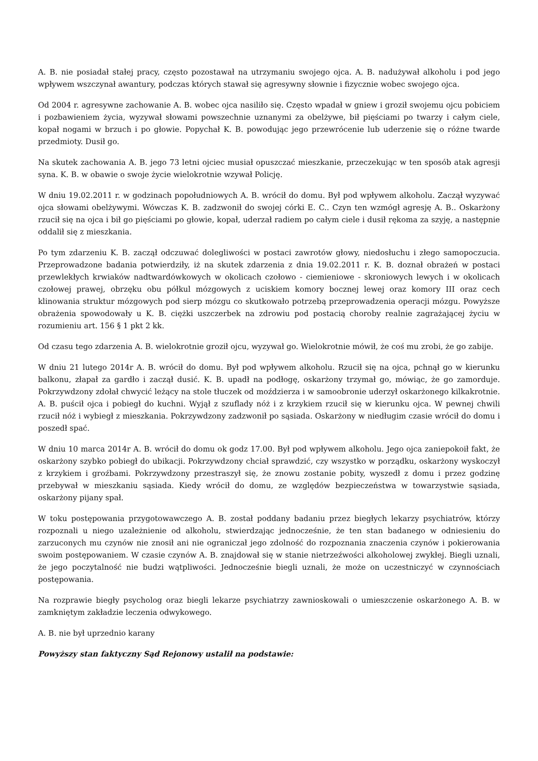A. B. nie posiadał stałej pracy, często pozostawał na utrzymaniu swojego ojca. A. B. nadużywał alkoholu i pod jego wpływem wszczynał awantury, podczas których stawał się agresywny słownie i fizycznie wobec swojego ojca.
Od 2004 r. agresywne zachowanie A. B. wobec ojca nasiliło się. Często wpadał w gniew i groził swojemu ojcu pobiciem i pozbawieniem życia, wyzywał słowami powszechnie uznanymi za obelżywe, bił pięściami po twarzy i całym ciele, kopał nogami w brzuch i po głowie. Popychał K. B. powodując jego przewrócenie lub uderzenie się o różne twarde przedmioty. Dusił go.
Na skutek zachowania A. B. jego 73 letni ojciec musiał opuszczać mieszkanie, przeczekując w ten sposób atak agresji syna. K. B. w obawie o swoje życie wielokrotnie wzywał Policję.
W dniu 19.02.2011 r. w godzinach popołudniowych A. B. wrócił do domu. Był pod wpływem alkoholu. Zaczął wyzywać ojca słowami obelżywymi. Wówczas K. B. zadzwonił do swojej córki E. C.. Czyn ten wzmógł agresję A. B.. Oskarżony rzucił się na ojca i bił go pięściami po głowie, kopał, uderzał radiem po całym ciele i dusił rękoma za szyję, a następnie oddalił się z mieszkania.
Po tym zdarzeniu K. B. zaczął odczuwać dolegliwości w postaci zawrotów głowy, niedosłuchu i złego samopoczucia. Przeprowadzone badania potwierdziły, iż na skutek zdarzenia z dnia 19.02.2011 r. K. B. doznał obrażeń w postaci przewlekłych krwiaków nadtwardówkowych w okolicach czołowo - ciemieniowe - skroniowych lewych i w okolicach czołowej prawej, obrzęku obu półkul mózgowych z uciskiem komory bocznej lewej oraz komory III oraz cech klinowania struktur mózgowych pod sierp mózgu co skutkowało potrzebą przeprowadzenia operacji mózgu. Powyższe obrażenia spowodowały u K. B. ciężki uszczerbek na zdrowiu pod postacią choroby realnie zagrażającej życiu w rozumieniu art. 156 § 1 pkt 2 kk.
Od czasu tego zdarzenia A. B. wielokrotnie groził ojcu, wyzywał go. Wielokrotnie mówił, że coś mu zrobi, że go zabije.
W dniu 21 lutego 2014r A. B. wrócił do domu. Był pod wpływem alkoholu. Rzucił się na ojca, pchnął go w kierunku balkonu, złapał za gardło i zaczął dusić. K. B. upadł na podłogę, oskarżony trzymał go, mówiąc, że go zamorduje. Pokrzywdzony zdołał chwycić leżący na stole tłuczek od moździerza i w samoobronie uderzył oskarżonego kilkakrotnie. A. B. puścił ojca i pobiegł do kuchni. Wyjął z szuflady nóż i z krzykiem rzucił się w kierunku ojca. W pewnej chwili rzucił nóż i wybiegł z mieszkania. Pokrzywdzony zadzwonił po sąsiada. Oskarżony w niedługim czasie wrócił do domu i poszedł spać.
W dniu 10 marca 2014r A. B. wrócił do domu ok godz 17.00. Był pod wpływem alkoholu. Jego ojca zaniepokoił fakt, że oskarżony szybko pobiegł do ubikacji. Pokrzywdzony chciał sprawdzić, czy wszystko w porządku, oskarżony wyskoczył z krzykiem i groźbami. Pokrzywdzony przestraszył się, że znowu zostanie pobity, wyszedł z domu i przez godzinę przebywał w mieszkaniu sąsiada. Kiedy wrócił do domu, ze względów bezpieczeństwa w towarzystwie sąsiada, oskarżony pijany spał.
W toku postępowania przygotowawczego A. B. został poddany badaniu przez biegłych lekarzy psychiatrów, którzy rozpoznali u niego uzależnienie od alkoholu, stwierdzając jednocześnie, że ten stan badanego w odniesieniu do zarzuconych mu czynów nie znosił ani nie ograniczał jego zdolność do rozpoznania znaczenia czynów i pokierowania swoim postępowaniem. W czasie czynów A. B. znajdował się w stanie nietrzeźwości alkoholowej zwykłej. Biegli uznali, że jego poczytalność nie budzi wątpliwości. Jednocześnie biegli uznali, że może on uczestniczyć w czynnościach postępowania.
Na rozprawie biegły psycholog oraz biegli lekarze psychiatrzy zawnioskowali o umieszczenie oskarżonego A. B. w zamkniętym zakładzie leczenia odwykowego.
A. B. nie był uprzednio karany
Powyższy stan faktyczny Sąd Rejonowy ustalił na podstawie: